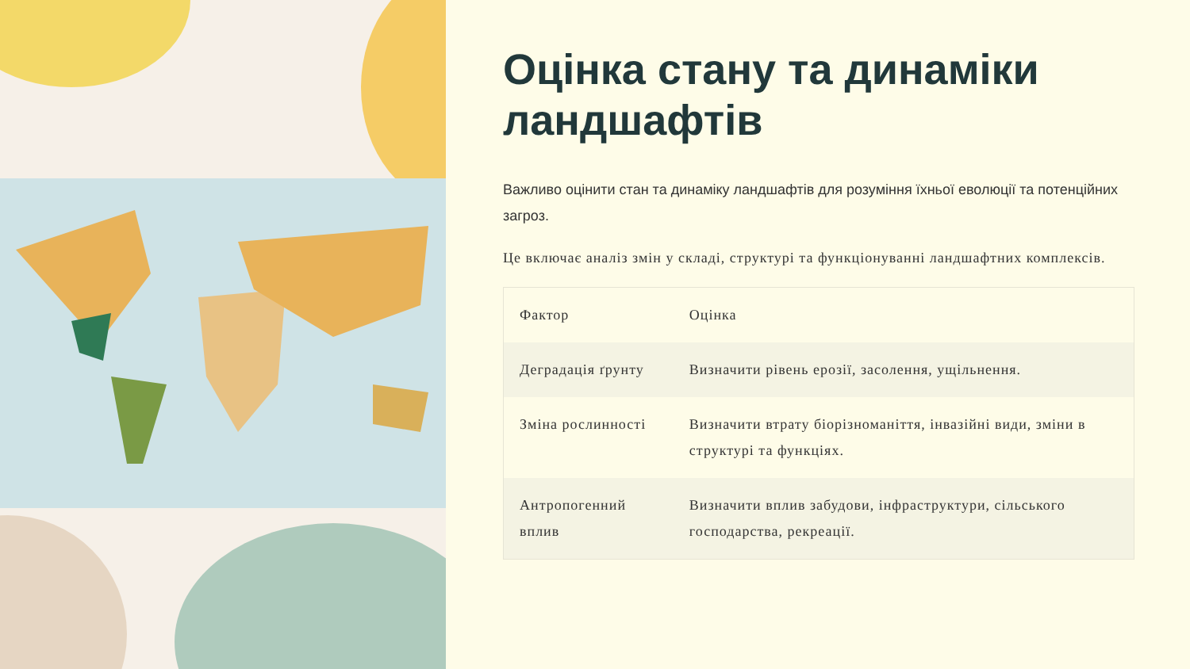Оцінка стану та динаміки ландшафтів
Важливо оцінити стан та динаміку ландшафтів для розуміння їхньої еволюції та потенційних загроз.
Це включає аналіз змін у складі, структурі та функціонуванні ландшафтних комплексів.
| Фактор | Оцінка |
| --- | --- |
| Деградація ґрунту | Визначити рівень ерозії, засолення, ущільнення. |
| Зміна рослинності | Визначити втрату біорізноманіття, інвазійні види, зміни в структурі та функціях. |
| Антропогенний вплив | Визначити вплив забудови, інфраструктури, сільського господарства, рекреації. |